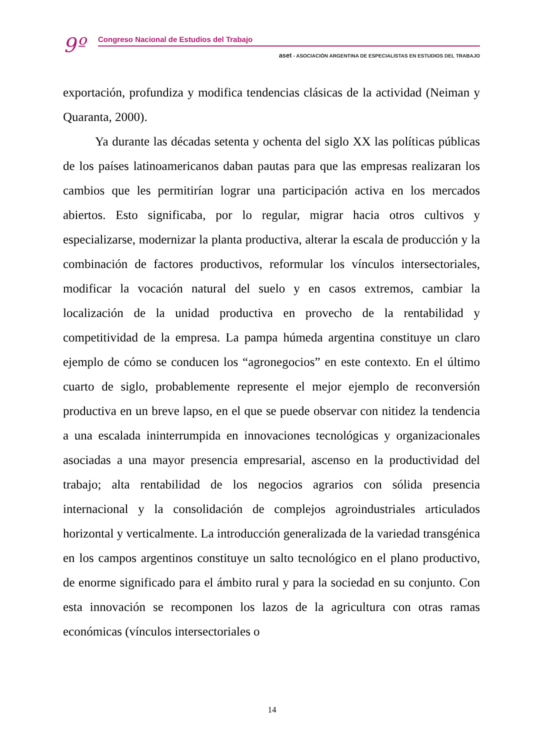9º
Congreso Nacional de Estudios del Trabajo
aset - ASOCIACIÓN ARGENTINA DE ESPECIALISTAS EN ESTUDIOS DEL TRABAJO
exportación, profundiza y modifica tendencias clásicas de la actividad (Neiman y Quaranta, 2000).
Ya durante las décadas setenta y ochenta del siglo XX las políticas públicas de los países latinoamericanos daban pautas para que las empresas realizaran los cambios que les permitirían lograr una participación activa en los mercados abiertos. Esto significaba, por lo regular, migrar hacia otros cultivos y especializarse, modernizar la planta productiva, alterar la escala de producción y la combinación de factores productivos, reformular los vínculos intersectoriales, modificar la vocación natural del suelo y en casos extremos, cambiar la localización de la unidad productiva en provecho de la rentabilidad y competitividad de la empresa. La pampa húmeda argentina constituye un claro ejemplo de cómo se conducen los “agronegocios” en este contexto. En el último cuarto de siglo, probablemente represente el mejor ejemplo de reconversión productiva en un breve lapso, en el que se puede observar con nitidez la tendencia a una escalada ininterrumpida en innovaciones tecnológicas y organizacionales asociadas a una mayor presencia empresarial, ascenso en la productividad del trabajo; alta rentabilidad de los negocios agrarios con sólida presencia internacional y la consolidación de complejos agroindustriales articulados horizontal y verticalmente. La introducción generalizada de la variedad transgénica en los campos argentinos constituye un salto tecnológico en el plano productivo, de enorme significado para el ámbito rural y para la sociedad en su conjunto. Con esta innovación se recomponen los lazos de la agricultura con otras ramas económicas (vínculos intersectoriales o
14